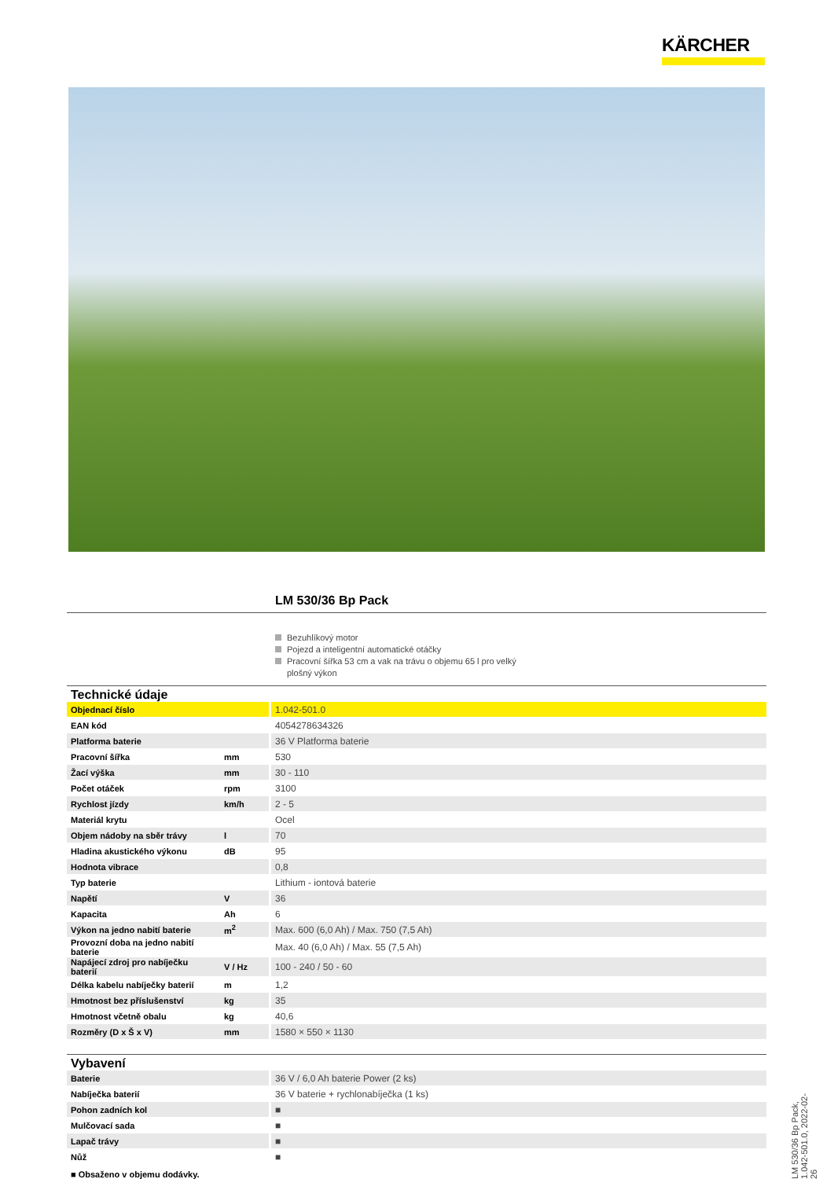KÄRCHER
LM 530/36 Bp Pack
Bezuhlíkový motor
Pojezd a inteligentní automatické otáčky
Pracovní šířka 53 cm a vak na trávu o objemu 65 l pro velký plošný výkon
Technické údaje
| Objednací číslo | | 1.042-501.0 |
| EAN kód | | 4054278634326 |
| Platforma baterie | | 36 V Platforma baterie |
| Pracovní šířka | mm | 530 |
| Žací výška | mm | 30 - 110 |
| Počet otáček | rpm | 3100 |
| Rychlost jízdy | km/h | 2 - 5 |
| Materiál krytu | | Ocel |
| Objem nádoby na sběr trávy | l | 70 |
| Hladina akustického výkonu | dB | 95 |
| Hodnota vibrace | | 0,8 |
| Typ baterie | | Lithium - iontová baterie |
| Napětí | V | 36 |
| Kapacita | Ah | 6 |
| Výkon na jedno nabití baterie | m<sup>2</sup> | Max. 600 (6,0 Ah) / Max. 750 (7,5 Ah) |
| Provozní doba na jedno nabití baterie | | Max. 40 (6,0 Ah) / Max. 55 (7,5 Ah) |
| Napájecí zdroj pro nabíječku baterií | V / Hz | 100 - 240 / 50 - 60 |
| Délka kabelu nabíječky baterií | m | 1,2 |
| Hmotnost bez příslušenství | kg | 35 |
| Hmotnost včetně obalu | kg | 40,6 |
| Rozměry (D x Š x V) | mm | 1580 × 550 × 1130 |
Vybavení
| Baterie | | 36 V / 6,0 Ah baterie Power (2 ks) |
| Nabíječka baterií | | 36 V baterie + rychlonabíječka (1 ks) |
| Pohon zadních kol | | ■ |
| Mulčovací sada | | ■ |
| Lapač trávy | | ■ |
| Nůž | | ■ |
■ Obsaženo v objemu dodávky.
LM 530/36 Bp Pack, 1.042-501.0, 2022-02-26